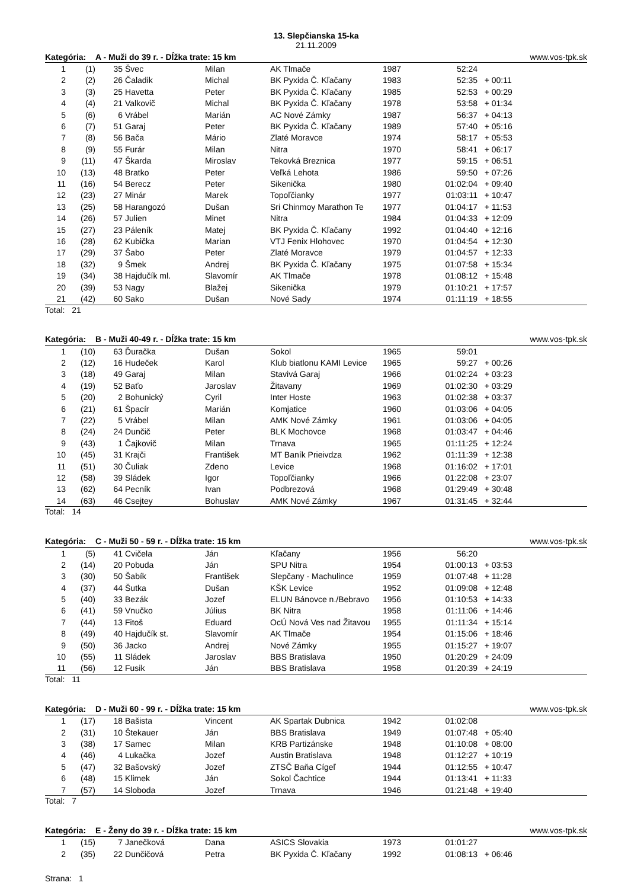13. Slepčianska 15-ka
21.11.2009
| Kategória: | | A - Muži do 39 r. - Dĺžka trate: 15 km | | | | | www.vos-tpk.sk | | |
| 1 | (1) | 35 | Švec | Milan | AK Tlmače | 1987 | 52:24 | | |
| 2 | (2) | 26 | Čaladik | Michal | BK Pyxida Č. Kľačany | 1983 | 52:35 | + 00:11 | |
| 3 | (3) | 25 | Havetta | Peter | BK Pyxida Č. Kľačany | 1985 | 52:53 | + 00:29 | |
| 4 | (4) | 21 | Valkovič | Michal | BK Pyxida Č. Kľačany | 1978 | 53:58 | + 01:34 | |
| 5 | (6) | 6 | Vrábel | Marián | AC Nové Zámky | 1987 | 56:37 | + 04:13 | |
| 6 | (7) | 51 | Garaj | Peter | BK Pyxida Č. Kľačany | 1989 | 57:40 | + 05:16 | |
| 7 | (8) | 56 | Bača | Mário | Zlaté Moravce | 1974 | 58:17 | + 05:53 | |
| 8 | (9) | 55 | Furár | Milan | Nitra | 1970 | 58:41 | + 06:17 | |
| 9 | (11) | 47 | Škarda | Miroslav | Tekovká Breznica | 1977 | 59:15 | + 06:51 | |
| 10 | (13) | 48 | Bratko | Peter | Veľká Lehota | 1986 | 59:50 | + 07:26 | |
| 11 | (16) | 54 | Berecz | Peter | Sikenička | 1980 | 01:02:04 | + 09:40 | |
| 12 | (23) | 27 | Minár | Marek | Topoľčianky | 1977 | 01:03:11 | + 10:47 | |
| 13 | (25) | 58 | Harangozó | Dušan | Sri Chinmoy Marathon Te | 1977 | 01:04:17 | + 11:53 | |
| 14 | (26) | 57 | Julien | Minet | Nitra | 1984 | 01:04:33 | + 12:09 | |
| 15 | (27) | 23 | Páleník | Matej | BK Pyxida Č. Kľačany | 1992 | 01:04:40 | + 12:16 | |
| 16 | (28) | 62 | Kubička | Marian | VTJ Fenix Hlohovec | 1970 | 01:04:54 | + 12:30 | |
| 17 | (29) | 37 | Šabo | Peter | Zlaté Moravce | 1979 | 01:04:57 | + 12:33 | |
| 18 | (32) | 9 | Šmek | Andrej | BK Pyxida Č. Kľačany | 1975 | 01:07:58 | + 15:34 | |
| 19 | (34) | 38 | Hajdučík ml. | Slavomír | AK Tlmače | 1978 | 01:08:12 | + 15:48 | |
| 20 | (39) | 53 | Nagy | Blažej | Sikenička | 1979 | 01:10:21 | + 17:57 | |
| 21 | (42) | 60 | Sako | Dušan | Nové Sady | 1974 | 01:11:19 | + 18:55 | |
Total: 21
| Kategória: | | B - Muži 40-49 r. - Dĺžka trate: 15 km | | | | | www.vos-tpk.sk | | |
| 1 | (10) | 63 | Ďuračka | Dušan | Sokol | 1965 | 59:01 | | |
| 2 | (12) | 16 | Hudeček | Karol | Klub biatlonu KAMI Levice | 1965 | 59:27 | + 00:26 | |
| 3 | (18) | 49 | Garaj | Milan | Stavivá Garaj | 1966 | 01:02:24 | + 03:23 | |
| 4 | (19) | 52 | Baťo | Jaroslav | Žitavany | 1969 | 01:02:30 | + 03:29 | |
| 5 | (20) | 2 | Bohunický | Cyril | Inter Hoste | 1963 | 01:02:38 | + 03:37 | |
| 6 | (21) | 61 | Špacír | Marián | Komjatice | 1960 | 01:03:06 | + 04:05 | |
| 7 | (22) | 5 | Vrábel | Milan | AMK Nové Zámky | 1961 | 01:03:06 | + 04:05 | |
| 8 | (24) | 24 | Dunčič | Peter | BLK Mochovce | 1968 | 01:03:47 | + 04:46 | |
| 9 | (43) | 1 | Čajkovič | Milan | Trnava | 1965 | 01:11:25 | + 12:24 | |
| 10 | (45) | 31 | Krajči | František | MT Baník Prieivdza | 1962 | 01:11:39 | + 12:38 | |
| 11 | (51) | 30 | Čuliak | Zdeno | Levice | 1968 | 01:16:02 | + 17:01 | |
| 12 | (58) | 39 | Sládek | Igor | Topoľčianky | 1966 | 01:22:08 | + 23:07 | |
| 13 | (62) | 64 | Pecník | Ivan | Podbrezová | 1968 | 01:29:49 | + 30:48 | |
| 14 | (63) | 46 | Csejtey | Bohuslav | AMK Nové Zámky | 1967 | 01:31:45 | + 32:44 | |
Total: 14
| Kategória: | | C - Muži 50 - 59 r. - Dĺžka trate: 15 km | | | | | www.vos-tpk.sk | | |
| 1 | (5) | 41 | Cvičela | Ján | Kľačany | 1956 | 56:20 | | |
| 2 | (14) | 20 | Pobuda | Ján | SPU Nitra | 1954 | 01:00:13 | + 03:53 | |
| 3 | (30) | 50 | Šabík | František | Slepčany - Machulince | 1959 | 01:07:48 | + 11:28 | |
| 4 | (37) | 44 | Šutka | Dušan | KŠK Levice | 1952 | 01:09:08 | + 12:48 | |
| 5 | (40) | 33 | Bezák | Jozef | ELUN Bánovce n./Bebravo | 1956 | 01:10:53 | + 14:33 | |
| 6 | (41) | 59 | Vnučko | Július | BK Nitra | 1958 | 01:11:06 | + 14:46 | |
| 7 | (44) | 13 | Fitoš | Eduard | OcÚ Nová Ves nad Žitavou | 1955 | 01:11:34 | + 15:14 | |
| 8 | (49) | 40 | Hajdučík st. | Slavomír | AK Tlmače | 1954 | 01:15:06 | + 18:46 | |
| 9 | (50) | 36 | Jacko | Andrej | Nové Zámky | 1955 | 01:15:27 | + 19:07 | |
| 10 | (55) | 11 | Sládek | Jaroslav | BBS Bratislava | 1950 | 01:20:29 | + 24:09 | |
| 11 | (56) | 12 | Fusik | Ján | BBS Bratislava | 1958 | 01:20:39 | + 24:19 | |
Total: 11
| Kategória: | | D - Muži 60 - 99 r. - Dĺžka trate: 15 km | | | | | www.vos-tpk.sk | | |
| 1 | (17) | 18 | Bašista | Vincent | AK Spartak Dubnica | 1942 | 01:02:08 | | |
| 2 | (31) | 10 | Štekauer | Ján | BBS Bratislava | 1949 | 01:07:48 | + 05:40 | |
| 3 | (38) | 17 | Samec | Milan | KRB Partizánske | 1948 | 01:10:08 | + 08:00 | |
| 4 | (46) | 4 | Lukačka | Jozef | Austin Bratislava | 1948 | 01:12:27 | + 10:19 | |
| 5 | (47) | 32 | Bašovský | Jozef | ZTSČ Baňa Cígeľ | 1944 | 01:12:55 | + 10:47 | |
| 6 | (48) | 15 | Klimek | Ján | Sokol Čachtice | 1944 | 01:13:41 | + 11:33 | |
| 7 | (57) | 14 | Sloboda | Jozef | Trnava | 1946 | 01:21:48 | + 19:40 | |
Total: 7
| Kategória: | | E - Ženy do 39 r. - Dĺžka trate: 15 km | | | | | www.vos-tpk.sk | | |
| 1 | (15) | 7 | Janečková | Dana | ASICS Slovakia | 1973 | 01:01:27 | | |
| 2 | (35) | 22 | Dunčičová | Petra | BK Pyxida Č. Kľačany | 1992 | 01:08:13 | + 06:46 | |
Strana: 1